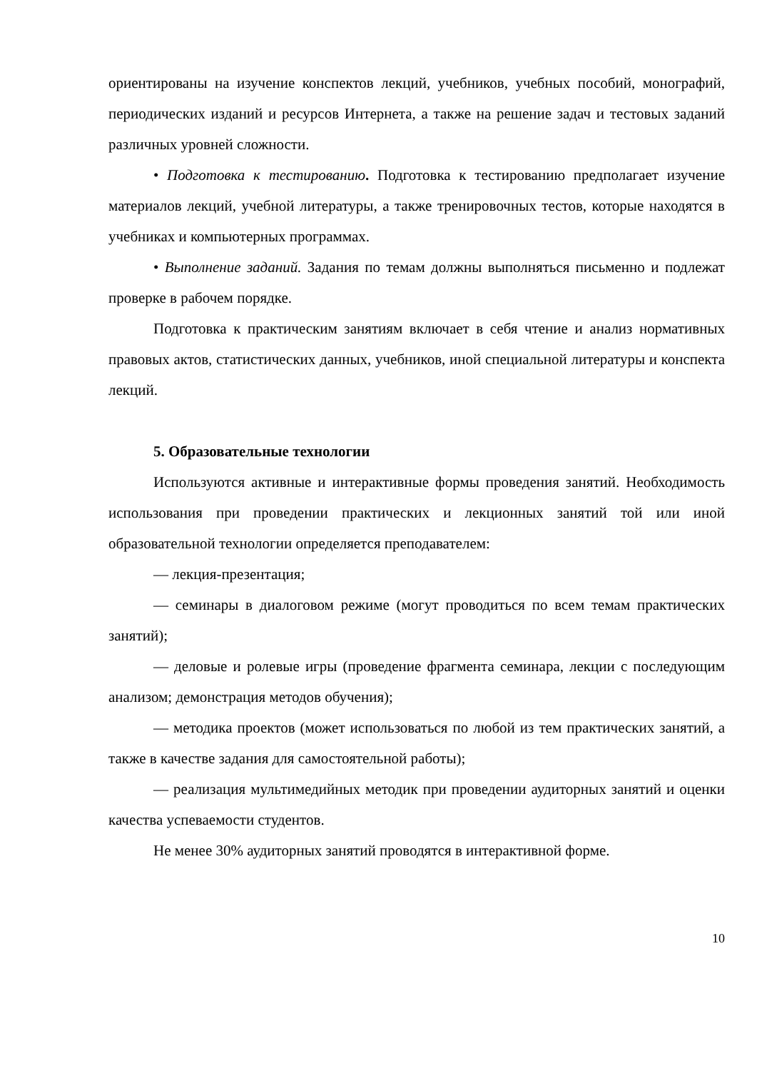ориентированы на изучение конспектов лекций, учебников, учебных пособий, монографий, периодических изданий и ресурсов Интернета, а также на решение задач и тестовых заданий различных уровней сложности.
• Подготовка к тестированию. Подготовка к тестированию предполагает изучение материалов лекций, учебной литературы, а также тренировочных тестов, которые находятся в учебниках и компьютерных программах.
• Выполнение заданий. Задания по темам должны выполняться письменно и подлежат проверке в рабочем порядке.
Подготовка к практическим занятиям включает в себя чтение и анализ нормативных правовых актов, статистических данных, учебников, иной специальной литературы и конспекта лекций.
5. Образовательные технологии
Используются активные и интерактивные формы проведения занятий. Необходимость использования при проведении практических и лекционных занятий той или иной образовательной технологии определяется преподавателем:
— лекция-презентация;
— семинары в диалоговом режиме (могут проводиться по всем темам практических занятий);
— деловые и ролевые игры (проведение фрагмента семинара, лекции с последующим анализом; демонстрация методов обучения);
— методика проектов (может использоваться по любой из тем практических занятий, а также в качестве задания для самостоятельной работы);
— реализация мультимедийных методик при проведении аудиторных занятий и оценки качества успеваемости студентов.
Не менее 30% аудиторных занятий проводятся в интерактивной форме.
10